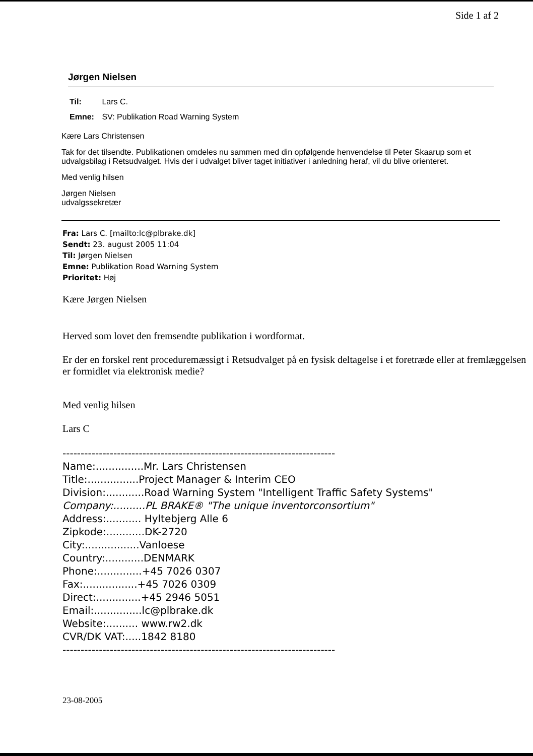Side 1 af 2
Jørgen Nielsen
Til: Lars C.
Emne: SV: Publikation Road Warning System
Kære Lars Christensen
Tak for det tilsendte. Publikationen omdeles nu sammen med din opfølgende henvendelse til Peter Skaarup som et udvalgsbilag i Retsudvalget. Hvis der i udvalget bliver taget initiativer i anledning heraf, vil du blive orienteret.
Med venlig hilsen
Jørgen Nielsen
udvalgssekretær
Fra: Lars C. [mailto:lc@plbrake.dk]
Sendt: 23. august 2005 11:04
Til: Jørgen Nielsen
Emne: Publikation Road Warning System
Prioritet: Høj
Kære Jørgen Nielsen
Herved som lovet den fremsendte publikation i wordformat.
Er der en forskel rent proceduremæssigt i Retsudvalget på en fysisk deltagelse i et foretræde eller at fremlæggelsen er formidlet via elektronisk medie?
Med venlig hilsen
Lars C
---------------------------------------------------------------------------
Name:...............Mr. Lars Christensen
Title:................Project Manager & Interim CEO
Division:............Road Warning System "Intelligent Traffic Safety Systems"
Company:..........PL BRAKE® "The unique inventorconsortium"
Address:........... Hyltebjerg Alle 6
Zipkode:............DK-2720
City:.................Vanloese
Country:............DENMARK
Phone:..............+45 7026 0307
Fax:.................+45 7026 0309
Direct:..............+45 2946 5051
Email:...............lc@plbrake.dk
Website:.......... www.rw2.dk
CVR/DK VAT:.....1842 8180
---------------------------------------------------------------------------
23-08-2005